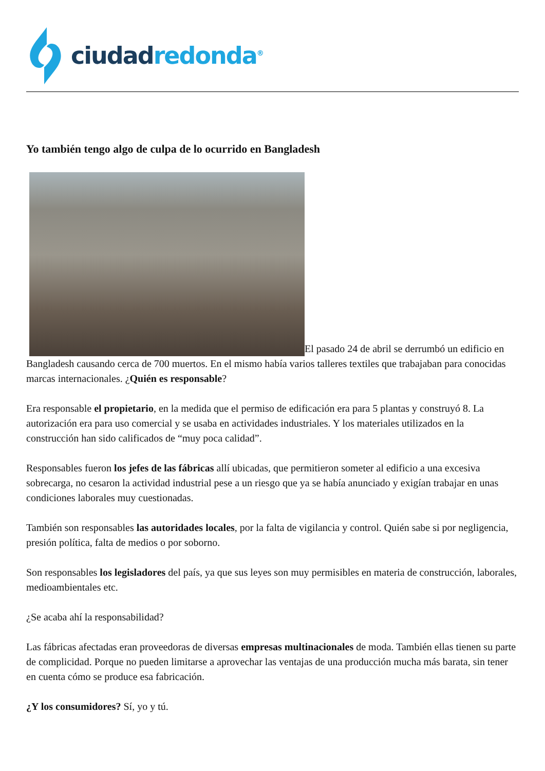ciudad redonda<sup>®</sup>
Yo también tengo algo de culpa de lo ocurrido en Bangladesh
El pasado 24 de abril se derrumbó un edificio en Bangladesh causando cerca de 700 muertos. En el mismo había varios talleres textiles que trabajaban para conocidas marcas internacionales. ¿Quién es responsable?
Era responsable el propietario, en la medida que el permiso de edificación era para 5 plantas y construyó 8. La autorización era para uso comercial y se usaba en actividades industriales. Y los materiales utilizados en la construcción han sido calificados de “muy poca calidad”.
Responsables fueron los jefes de las fábricas allí ubicadas, que permitieron someter al edificio a una excesiva sobrecarga, no cesaron la actividad industrial pese a un riesgo que ya se había anunciado y exigían trabajar en unas condiciones laborales muy cuestionadas.
También son responsables las autoridades locales, por la falta de vigilancia y control. Quién sabe si por negligencia, presión política, falta de medios o por soborno.
Son responsables los legisladores del país, ya que sus leyes son muy permisibles en materia de construcción, laborales, medioambientales etc.
¿Se acaba ahí la responsabilidad?
Las fábricas afectadas eran proveedoras de diversas empresas multinacionales de moda. También ellas tienen su parte de complicidad. Porque no pueden limitarse a aprovechar las ventajas de una producción mucha más barata, sin tener en cuenta cómo se produce esa fabricación.
¿Y los consumidores? Sí, yo y tú.